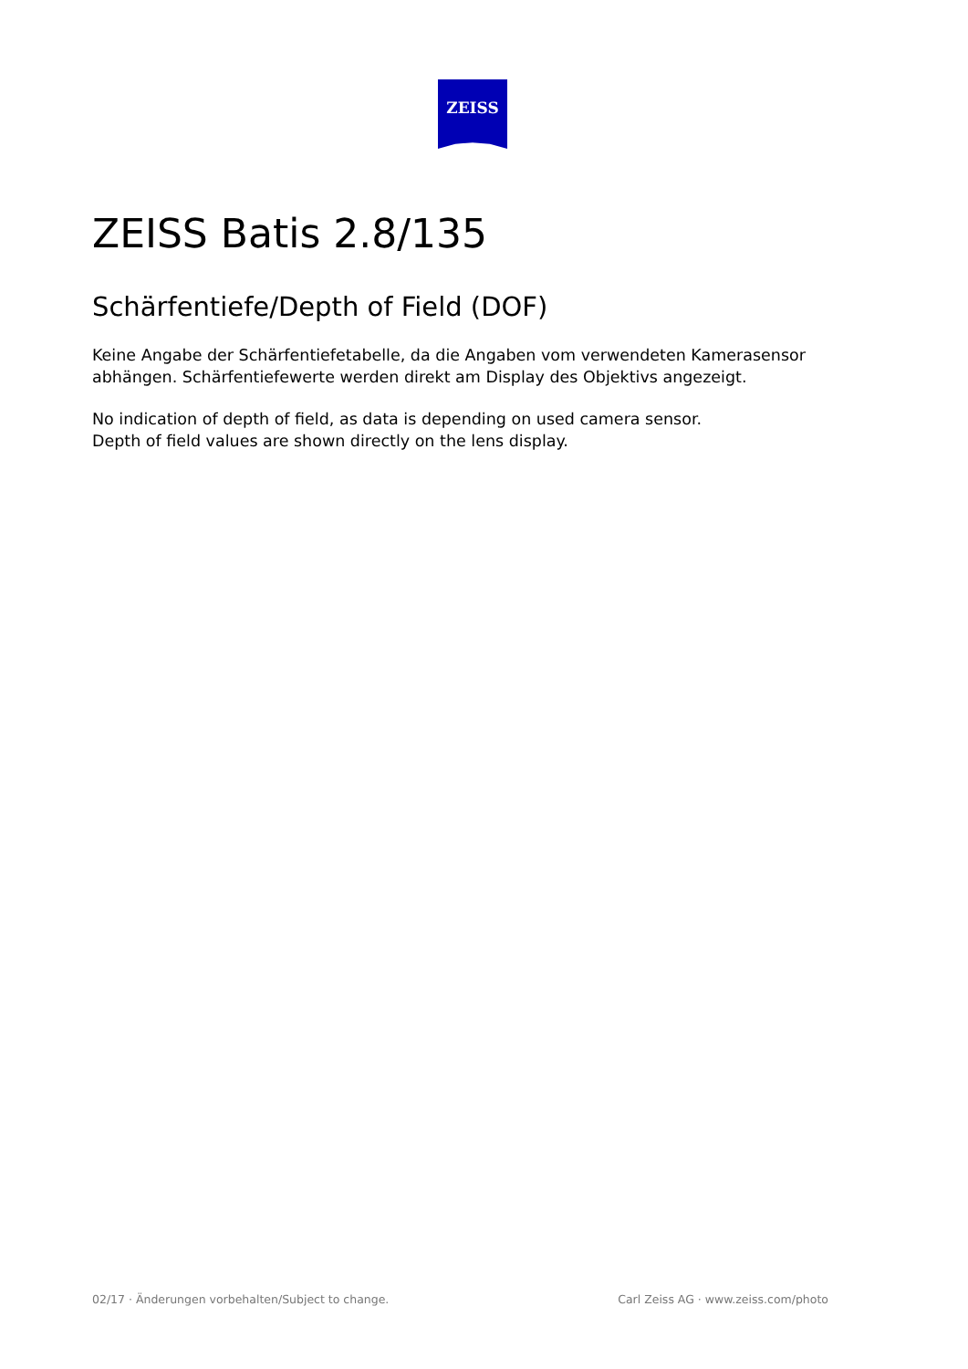ZEISS
ZEISS Batis 2.8/135
Schärfentiefe/Depth of Field (DOF)
Keine Angabe der Schärfentiefetabelle, da die Angaben vom verwendeten Kamerasensor
abhängen. Schärfentiefewerte werden direkt am Display des Objektivs angezeigt.
No indication of depth of field, as data is depending on used camera sensor.
Depth of field values are shown directly on the lens display.
02/17 · Änderungen vorbehalten/Subject to change. Carl Zeiss AG · www.zeiss.com/photo